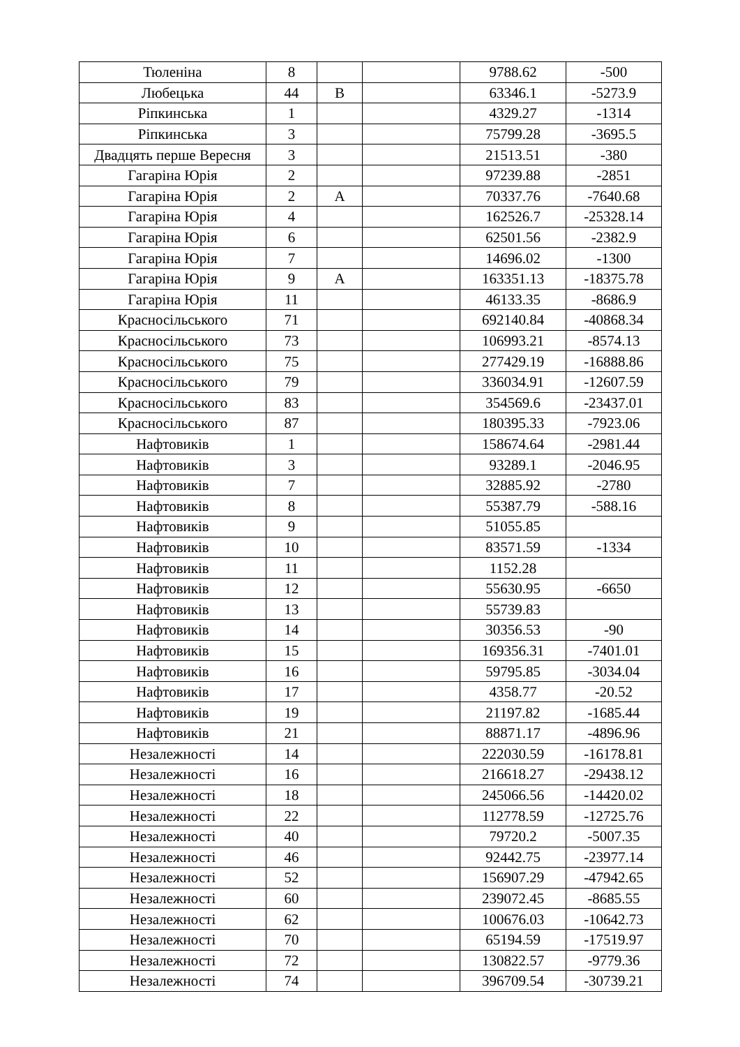| Тюленіна | 8 | | | 9788.62 | -500 |
| Любецька | 44 | В | | 63346.1 | -5273.9 |
| Ріпкинська | 1 | | | 4329.27 | -1314 |
| Ріпкинська | 3 | | | 75799.28 | -3695.5 |
| Двадцять перше Вересня | 3 | | | 21513.51 | -380 |
| Гагаріна Юрія | 2 | | | 97239.88 | -2851 |
| Гагаріна Юрія | 2 | А | | 70337.76 | -7640.68 |
| Гагаріна Юрія | 4 | | | 162526.7 | -25328.14 |
| Гагаріна Юрія | 6 | | | 62501.56 | -2382.9 |
| Гагаріна Юрія | 7 | | | 14696.02 | -1300 |
| Гагаріна Юрія | 9 | А | | 163351.13 | -18375.78 |
| Гагаріна Юрія | 11 | | | 46133.35 | -8686.9 |
| Красносільського | 71 | | | 692140.84 | -40868.34 |
| Красносільського | 73 | | | 106993.21 | -8574.13 |
| Красносільського | 75 | | | 277429.19 | -16888.86 |
| Красносільського | 79 | | | 336034.91 | -12607.59 |
| Красносільського | 83 | | | 354569.6 | -23437.01 |
| Красносільського | 87 | | | 180395.33 | -7923.06 |
| Нафтовиків | 1 | | | 158674.64 | -2981.44 |
| Нафтовиків | 3 | | | 93289.1 | -2046.95 |
| Нафтовиків | 7 | | | 32885.92 | -2780 |
| Нафтовиків | 8 | | | 55387.79 | -588.16 |
| Нафтовиків | 9 | | | 51055.85 | |
| Нафтовиків | 10 | | | 83571.59 | -1334 |
| Нафтовиків | 11 | | | 1152.28 | |
| Нафтовиків | 12 | | | 55630.95 | -6650 |
| Нафтовиків | 13 | | | 55739.83 | |
| Нафтовиків | 14 | | | 30356.53 | -90 |
| Нафтовиків | 15 | | | 169356.31 | -7401.01 |
| Нафтовиків | 16 | | | 59795.85 | -3034.04 |
| Нафтовиків | 17 | | | 4358.77 | -20.52 |
| Нафтовиків | 19 | | | 21197.82 | -1685.44 |
| Нафтовиків | 21 | | | 88871.17 | -4896.96 |
| Незалежності | 14 | | | 222030.59 | -16178.81 |
| Незалежності | 16 | | | 216618.27 | -29438.12 |
| Незалежності | 18 | | | 245066.56 | -14420.02 |
| Незалежності | 22 | | | 112778.59 | -12725.76 |
| Незалежності | 40 | | | 79720.2 | -5007.35 |
| Незалежності | 46 | | | 92442.75 | -23977.14 |
| Незалежності | 52 | | | 156907.29 | -47942.65 |
| Незалежності | 60 | | | 239072.45 | -8685.55 |
| Незалежності | 62 | | | 100676.03 | -10642.73 |
| Незалежності | 70 | | | 65194.59 | -17519.97 |
| Незалежності | 72 | | | 130822.57 | -9779.36 |
| Незалежності | 74 | | | 396709.54 | -30739.21 |